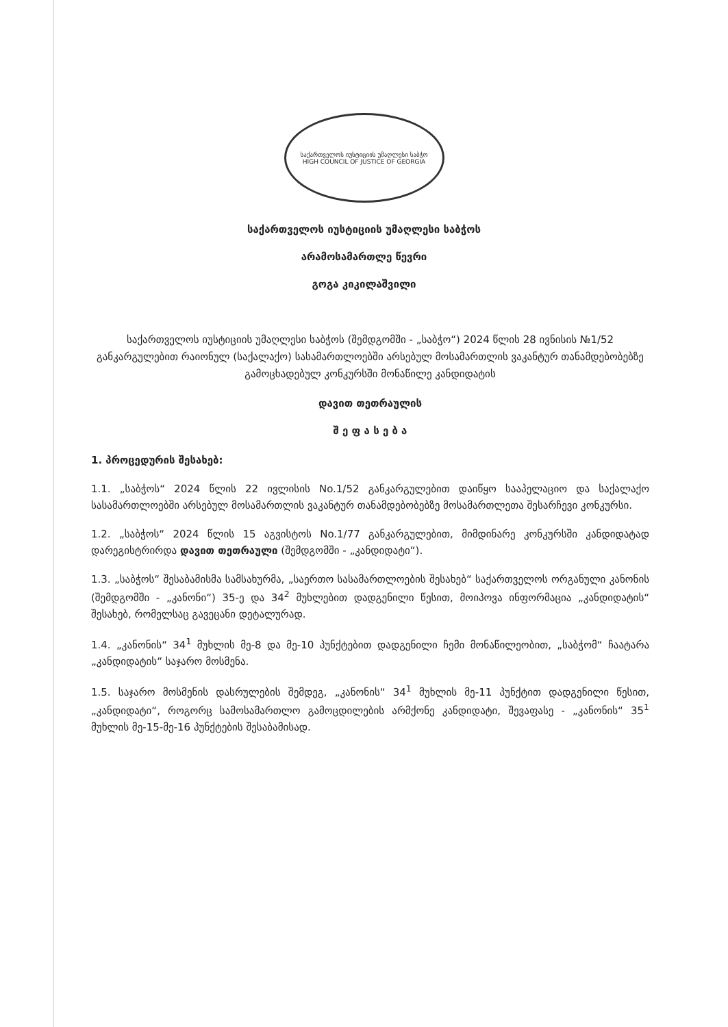საქართველოს იუსტიციის უმაღლესი საბჭო
HIGH COUNCIL OF JUSTICE OF GEORGIA
საქართველოს იუსტიციის უმაღლესი საბჭოს
არამოსამართლე წევრი
გოგა კიკილაშვილი
საქართველოს იუსტიციის უმაღლესი საბჭოს (შემდგომში - „საბჭო“) 2024 წლის 28 ივნისის №1/52 განკარგულებით რაიონულ (საქალაქო) სასამართლოებში არსებულ მოსამართლის ვაკანტურ თანამდებობებზე გამოცხადებულ კონკურსში მონაწილე კანდიდატის
დავით თეთრაულის
შ ე ფ ა ს ე ბ ა
1. პროცედურის შესახებ:
1.1. „საბჭოს“ 2024 წლის 22 ივლისის No.1/52 განკარგულებით დაიწყო სააპელაციო და საქალაქო სასამართლოებში არსებულ მოსამართლის ვაკანტურ თანამდებობებზე მოსამართლეთა შესარჩევი კონკურსი.
1.2. „საბჭოს“ 2024 წლის 15 აგვისტოს No.1/77 განკარგულებით, მიმდინარე კონკურსში კანდიდატად დარეგისტრირდა დავით თეთრაული (შემდგომში - „კანდიდატი“).
1.3. „საბჭოს“ შესაბამისმა სამსახურმა, „საერთო სასამართლოების შესახებ“ საქართველოს ორგანული კანონის (შემდგომში - „კანონი“) 35-ე და 34<sup>2</sup> მუხლებით დადგენილი წესით, მოიპოვა ინფორმაცია „კანდიდატის“ შესახებ, რომელსაც გავეცანი დეტალურად.
1.4. „კანონის“ 34<sup>1</sup> მუხლის მე-8 და მე-10 პუნქტებით დადგენილი ჩემი მონაწილეობით, „საბჭომ“ ჩაატარა „კანდიდატის“ საჯარო მოსმენა.
1.5. საჯარო მოსმენის დასრულების შემდეგ, „კანონის“ 34<sup>1</sup> მუხლის მე-11 პუნქტით დადგენილი წესით, „კანდიდატი“, როგორც სამოსამართლო გამოცდილების არმქონე კანდიდატი, შევაფასე - „კანონის“ 35<sup>1</sup> მუხლის მე-15-მე-16 პუნქტების შესაბამისად.